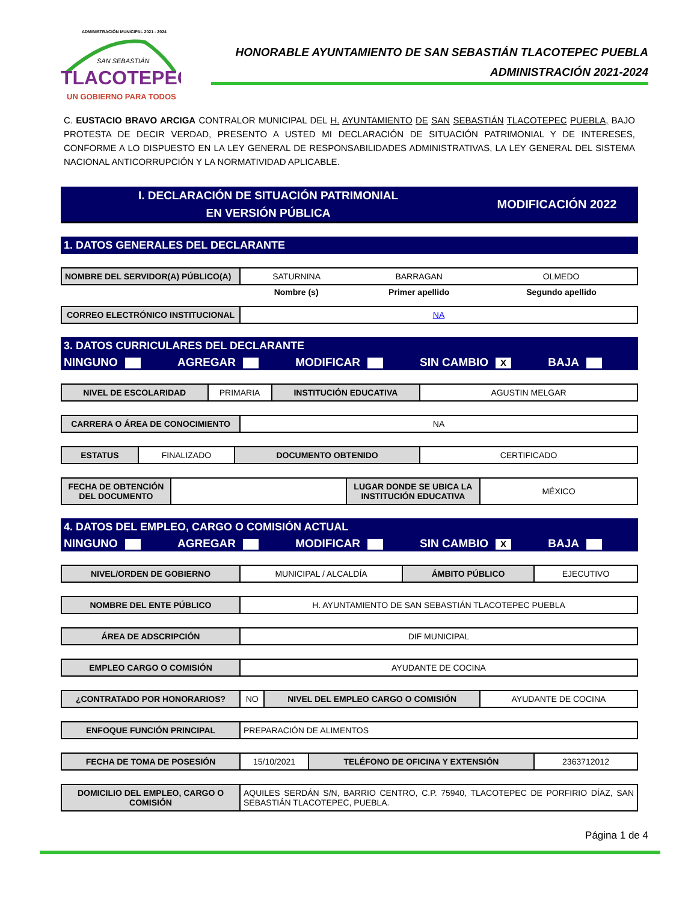ADMINISTRACIÓN MUNICIPAL 2021 - 2024
SAN SEBASTIÁN
TLACOTEPEC
UN GOBIERNO PARA TODOS
HONORABLE AYUNTAMIENTO DE SAN SEBASTIÁN TLACOTEPEC PUEBLA
ADMINISTRACIÓN 2021-2024
C. EUSTACIO BRAVO ARCIGA CONTRALOR MUNICIPAL DEL H. AYUNTAMIENTO DE SAN SEBASTIÁN TLACOTEPEC PUEBLA, BAJO PROTESTA DE DECIR VERDAD, PRESENTO A USTED MI DECLARACIÓN DE SITUACIÓN PATRIMONIAL Y DE INTERESES, CONFORME A LO DISPUESTO EN LA LEY GENERAL DE RESPONSABILIDADES ADMINISTRATIVAS, LA LEY GENERAL DEL SISTEMA NACIONAL ANTICORRUPCIÓN Y LA NORMATIVIDAD APLICABLE.
I. DECLARACIÓN DE SITUACIÓN PATRIMONIAL
EN VERSIÓN PÚBLICA
MODIFICACIÓN 2022
1. DATOS GENERALES DEL DECLARANTE
| NOMBRE DEL SERVIDOR(A) PÚBLICO(A) | SATURNINA | BARRAGAN | OLMEDO |
| | Nombre (s) | Primer apellido | Segundo apellido |
| CORREO ELECTRÓNICO INSTITUCIONAL | NA |
3. DATOS CURRICULARES DEL DECLARANTE
NINGUNO AGREGAR MODIFICAR SIN CAMBIO X BAJA
| NIVEL DE ESCOLARIDAD | PRIMARIA | INSTITUCIÓN EDUCATIVA | AGUSTIN MELGAR |
| CARRERA O ÁREA DE CONOCIMIENTO | NA |
| ESTATUS | FINALIZADO | DOCUMENTO OBTENIDO | CERTIFICADO |
| FECHA DE OBTENCIÓN DEL DOCUMENTO | | LUGAR DONDE SE UBICA LA INSTITUCIÓN EDUCATIVA | MÉXICO |
4. DATOS DEL EMPLEO, CARGO O COMISIÓN ACTUAL
NINGUNO AGREGAR MODIFICAR SIN CAMBIO X BAJA
| NIVEL/ORDEN DE GOBIERNO | MUNICIPAL / ALCALDÍA | ÁMBITO PÚBLICO | EJECUTIVO |
| NOMBRE DEL ENTE PÚBLICO | H. AYUNTAMIENTO DE SAN SEBASTIÁN TLACOTEPEC PUEBLA |
| ÁREA DE ADSCRIPCIÓN | DIF MUNICIPAL |
| EMPLEO CARGO O COMISIÓN | AYUDANTE DE COCINA |
| ¿CONTRATADO POR HONORARIOS? | NO | NIVEL DEL EMPLEO CARGO O COMISIÓN | AYUDANTE DE COCINA |
| ENFOQUE FUNCIÓN PRINCIPAL | PREPARACIÓN DE ALIMENTOS |
| FECHA DE TOMA DE POSESIÓN | 15/10/2021 | TELÉFONO DE OFICINA Y EXTENSIÓN | 2363712012 |
| DOMICILIO DEL EMPLEO, CARGO O COMISIÓN | AQUILES SERDÁN S/N, BARRIO CENTRO, C.P. 75940, TLACOTEPEC DE PORFIRIO DÍAZ, SAN SEBASTIÁN TLACOTEPEC, PUEBLA. |
Página 1 de 4